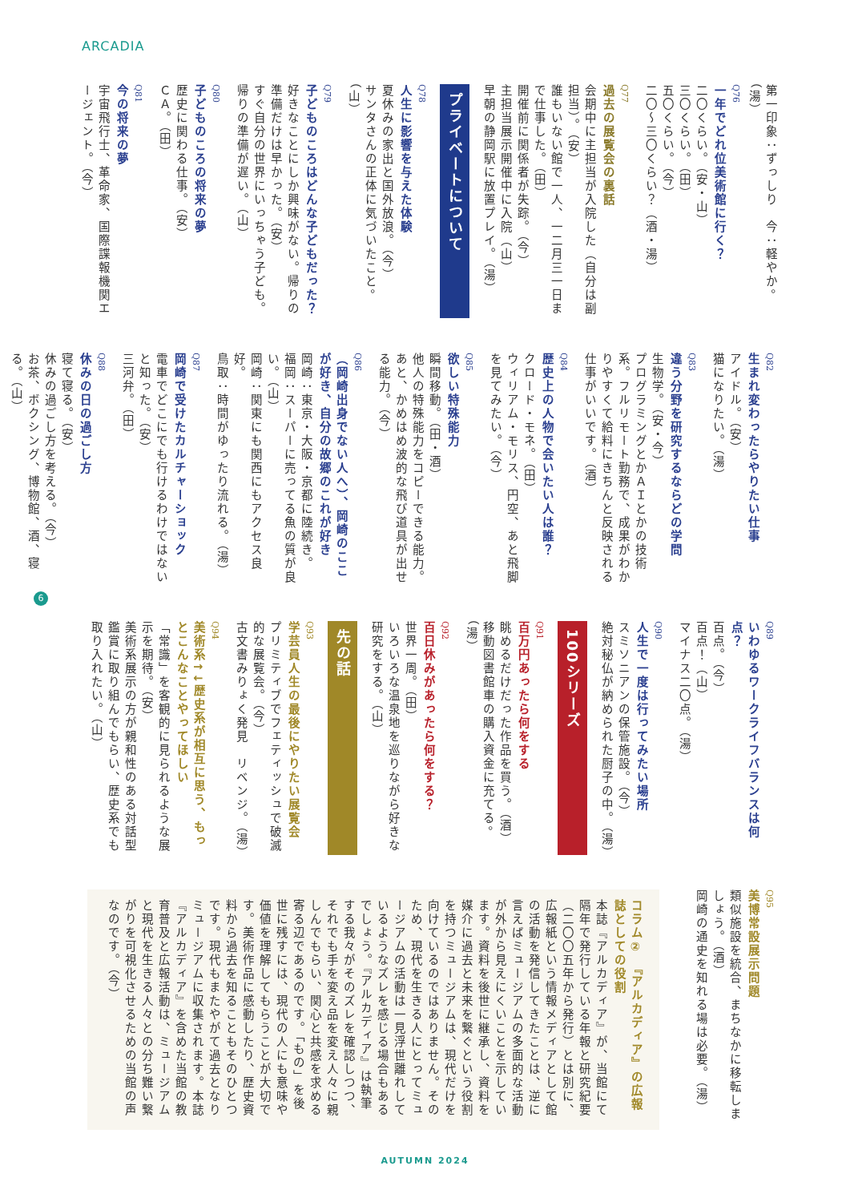ARCADIA
第一印象：ずっしり　今：軽やか。（湯）
Q76
一年でどれ位美術館に行く？
二〇くらい。（安・山）
三〇くらい。（田）
五〇くらい。（今）
二〇～三〇くらい？（酒・湯）
Q77
過去の展覧会の裏話
会期中に主担当が入院した（自分は副担当）。（安）
誰もいない館で一人、一二月三一日まで仕事した。（田）
開催前に関係者が失踪。（今）
主担当展示開催中に入院（山）
早朝の静岡駅に放置プレイ。（湯）
プライベートについて
Q78
人生に影響を与えた体験
夏休みの家出と国外放浪。（今）
サンタさんの正体に気づいたこと。（山）
Q79
子どものころはどんな子どもだった？
好きなことにしか興味がない。帰りの準備だけは早かった。（安）
すぐ自分の世界にいっちゃう子ども。帰りの準備が遅い。（山）
Q80
子どものころの将来の夢
歴史に関わる仕事。（安）
ＣＡ。（田）
Q81
今の将来の夢
宇宙飛行士、革命家、国際諜報機関エージェント。（今）
Q82
生まれ変わったらやりたい仕事
アイドル。（安）
猫になりたい。（湯）
Q83
違う分野を研究するならどの学問
生物学。（安・今）
プログラミングとかＡＩとかの技術系。フルリモート勤務で、成果がわかりやすくて給料にきちんと反映される仕事がいいです。（酒）
Q84
歴史上の人物で会いたい人は誰？
クロード・モネ。（田）
ウィリアム・モリス、円空、あと飛脚を見てみたい。（今）
Q85
欲しい特殊能力
瞬間移動。（田・酒）
他人の特殊能力をコピーできる能力。あと、かめはめ波的な飛び道具が出せる能力。（今）
Q86
（岡崎出身でない人へ）、岡崎のここが好き、自分の故郷のこれが好き
岡崎：東京・大阪・京都に陸続き。
福岡：スーパーに売ってる魚の質が良い。（山）
岡崎：関東にも関西にもアクセス良好。
鳥取：時間がゆったり流れる。（湯）
Q87
岡崎で受けたカルチャーショック
電車でどこにでも行けるわけではないと知った。（安）
三河弁。（田）
Q88
休みの日の過ごし方
寝て寝る。（安）
休みの過ごし方を考える。（今）
お茶、ボクシング、博物館、酒、寝る。（山）
Q89
いわゆるワークライフバランスは何点？
百点。（今）
百点！（山）
マイナス二〇点。（湯）
Q90
人生で一度は行ってみたい場所
スミソニアンの保管施設。（今）
絶対秘仏が納められた厨子の中。（湯）
100シリーズ
Q91
百万円あったら何をする
眺めるだけだった作品を買う。（酒）
移動図書館車の購入資金に充てる。（湯）
Q92
百日休みがあったら何をする？
世界一周。（田）
いろいろな温泉地を巡りながら好きな研究をする。（山）
先の話
Q93
学芸員人生の最後にやりたい展覧会
プリミティブでフェティッシュで破滅的な展覧会。（今）
古文書みりょく発見　リベンジ。（湯）
Q94
美術系↑↓歴史系が相互に思う、もっとこんなことやってほしい
「常識」を客観的に見られるような展示を期待。（安）
美術系展示の方が親和性のある対話型鑑賞に取り組んでもらい、歴史系でも取り入れたい。（山）
Q95
美博常設展示問題
類似施設を統合、まちなかに移転しましょう。（酒）
岡崎の通史を知れる場は必要。（湯）
コラム②　『アルカディア』の広報誌としての役割
本誌『アルカディア』が、当館にて隔年で発行している年報と研究紀要（二〇〇五年から発行）とは別に、広報紙という情報メディアとして館の活動を発信してきたことは、逆に言えばミュージアムの多面的な活動が外から見えにくいことを示しています。資料を後世に継承し、資料を媒介に過去と未来を繋ぐという役割を持つミュージアムは、現代だけを向けているのではありません。そのため、現代を生きる人にとってミュージアムの活動は一見浮世離れしているようなズレを感じる場合もあるでしょう。『アルカディア』は執筆する我々がそのズレを確認しつつ、それでも手を変え品を変え人々に親しんでもらい、関心と共感を求める寄る辺であるのです。「もの」を後世に残すには、現代の人にも意味や価値を理解してもらうことが大切です。美術作品に感動したり、歴史資料から過去を知ることもそのひとつです。現代もまたやがて過去となりミュージアムに収集されます。本誌『アルカディア』を含めた当館の教育普及と広報活動は、ミュージアムと現代を生きる人々との分ち難い繋がりを可視化させるための当館の声なのです。（今）
6
AUTUMN 2024